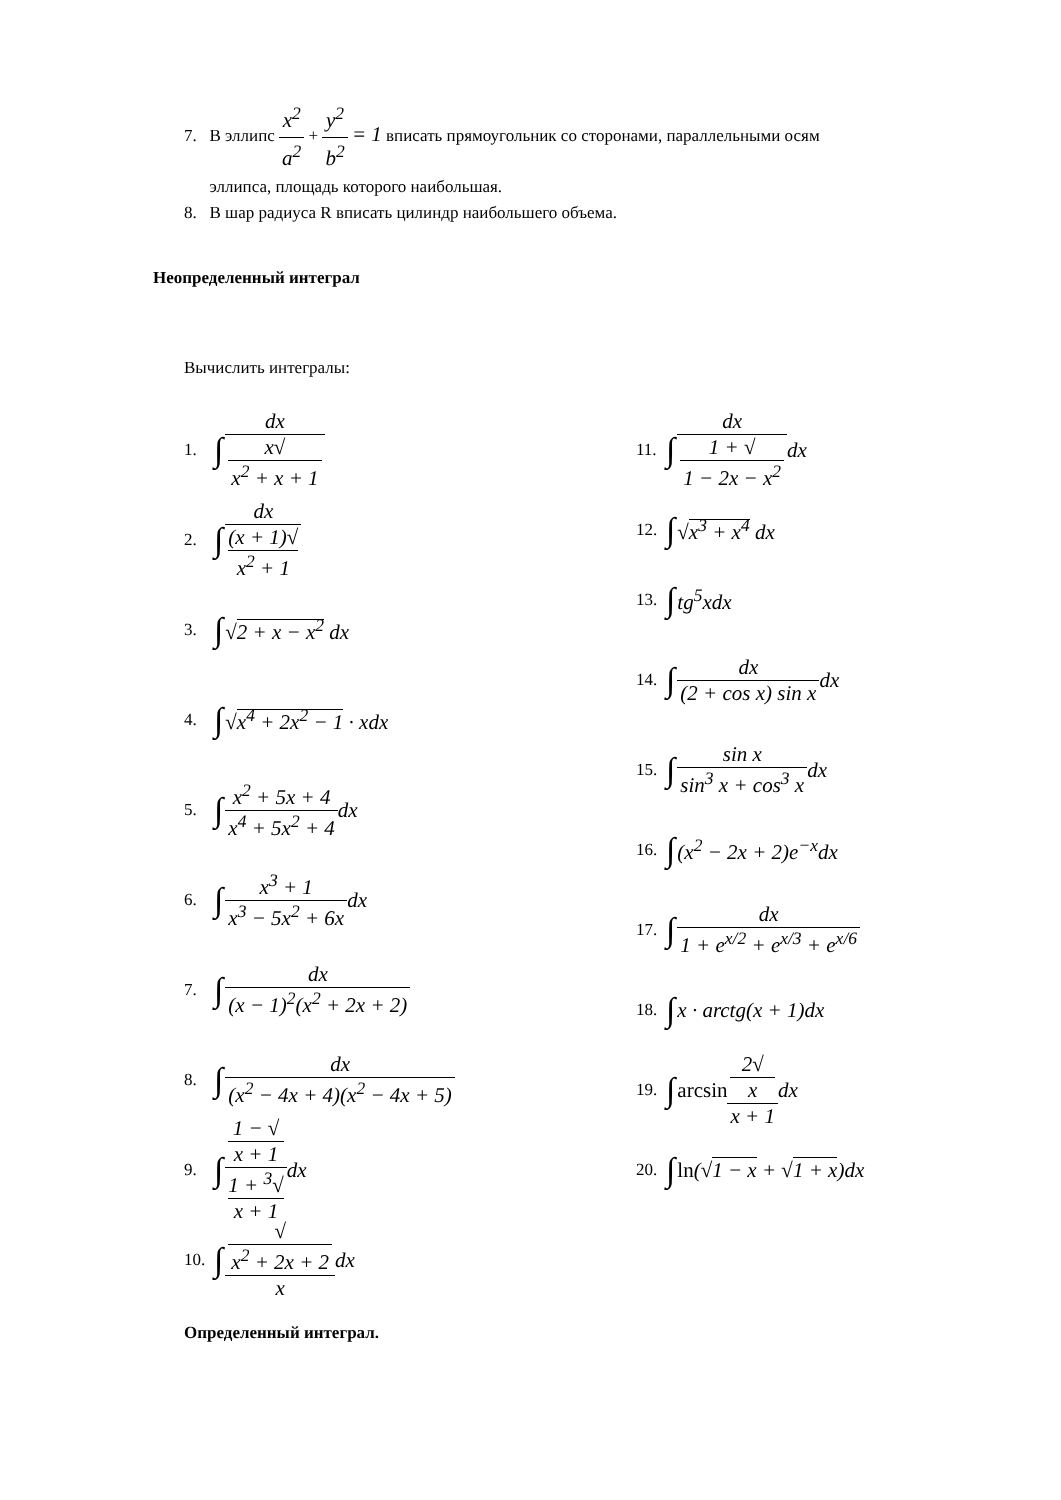7. В эллипс x<sup>2</sup> a<sup>2</sup> + y<sup>2</sup> b<sup>2</sup> = 1 вписать прямоугольник со сторонами, параллельными осям
эллипса, площадь которого наибольшая.
8. В шар радиуса R вписать цилиндр наибольшего объема.
Неопределенный интеграл
Вычислить интегралы:
1. ∫ dx x√
x<sup>2</sup> + x + 1
2. ∫ dx (x + 1)√
x<sup>2</sup> + 1
3. ∫ √2 + x − x<sup>2</sup> dx
4. ∫ √x<sup>4</sup> + 2x<sup>2</sup> − 1 · xdx
5. ∫ x<sup>2</sup> + 5x + 4 x<sup>4</sup> + 5x<sup>2</sup> + 4 dx
6. ∫ x<sup>3</sup> + 1 x<sup>3</sup> − 5x<sup>2</sup> + 6x dx
7. ∫ dx (x − 1)<sup>2</sup>(x<sup>2</sup> + 2x + 2)
8. ∫ dx (x<sup>2</sup> − 4x + 4)(x<sup>2</sup> − 4x + 5)
9. ∫ 1 − √
x + 1 1 + <sup>3</sup>√
x + 1 dx
10. ∫ √
x<sup>2</sup> + 2x + 2 x dx
11. ∫ dx 1 + √
1 − 2x − x<sup>2</sup> dx
12. ∫ √x<sup>3</sup> + x<sup>4</sup> dx
13. ∫ tg<sup>5</sup>xdx
14. ∫ dx (2 + cos x) sin x dx
15. ∫ sin x sin<sup>3</sup> x + cos<sup>3</sup> x dx
16. ∫ (x<sup>2</sup> − 2x + 2)e<sup>−x</sup>dx
17. ∫ dx 1 + e<sup>x/2</sup> + e<sup>x/3</sup> + e<sup>x/6</sup>
18. ∫ x · arctg(x + 1)dx
19. ∫ arcsin 2√
x x + 1 dx
20. ∫ ln(√1 − x + √1 + x)dx
Определенный интеграл.